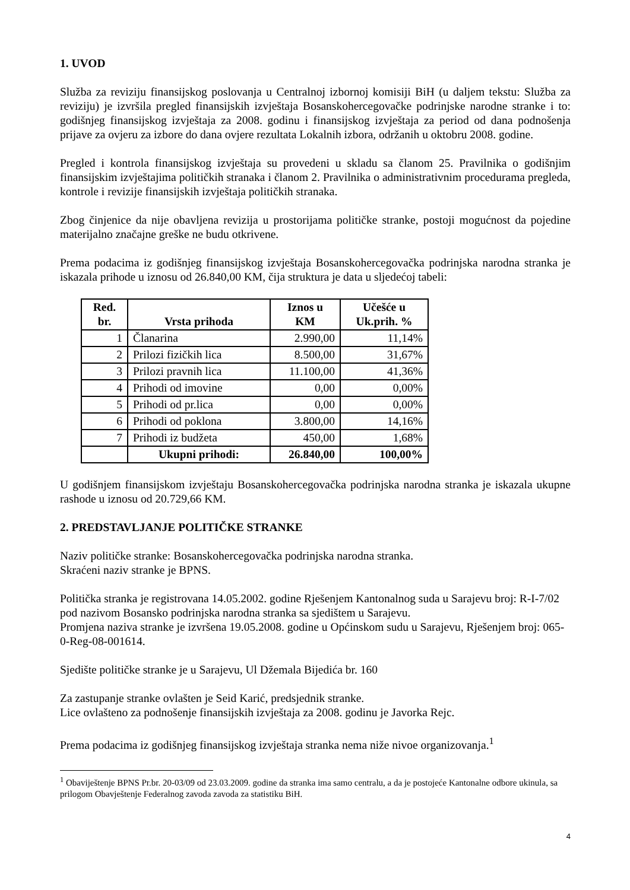1. UVOD
Služba za reviziju finansijskog poslovanja u Centralnoj izbornoj komisiji BiH (u daljem tekstu: Služba za reviziju) je izvršila pregled finansijskih izvještaja Bosanskohercegovačke podrinjske narodne stranke i to: godišnjeg finansijskog izvještaja za 2008. godinu i finansijskog izvještaja za period od dana podnošenja prijave za ovjeru za izbore do dana ovjere rezultata Lokalnih izbora, održanih u oktobru 2008. godine.
Pregled i kontrola finansijskog izvještaja su provedeni u skladu sa članom 25. Pravilnika o godišnjim finansijskim izvještajima političkih stranaka i članom 2. Pravilnika o administrativnim procedurama pregleda, kontrole i revizije finansijskih izvještaja političkih stranaka.
Zbog činjenice da nije obavljena revizija u prostorijama političke stranke, postoji mogućnost da pojedine materijalno značajne greške ne budu otkrivene.
Prema podacima iz godišnjeg finansijskog izvještaja Bosanskohercegovačka podrinjska narodna stranka je iskazala prihode u iznosu od 26.840,00 KM, čija struktura je data u sljedećoj tabeli:
| Red. br. | Vrsta prihoda | Iznos u KM | Učešće u Uk.prih. % |
| --- | --- | --- | --- |
| 1 | Članarina | 2.990,00 | 11,14% |
| 2 | Prilozi fizičkih lica | 8.500,00 | 31,67% |
| 3 | Prilozi pravnih lica | 11.100,00 | 41,36% |
| 4 | Prihodi od imovine | 0,00 | 0,00% |
| 5 | Prihodi od pr.lica | 0,00 | 0,00% |
| 6 | Prihodi od poklona | 3.800,00 | 14,16% |
| 7 | Prihodi iz budžeta | 450,00 | 1,68% |
| | Ukupni prihodi: | 26.840,00 | 100,00% |
U godišnjem finansijskom izvještaju Bosanskohercegovačka podrinjska narodna stranka je iskazala ukupne rashode u iznosu od 20.729,66 KM.
2. PREDSTAVLJANJE POLITIČKE STRANKE
Naziv političke stranke: Bosanskohercegovačka podrinjska narodna stranka.
Skraćeni naziv stranke je BPNS.
Politička stranka je registrovana 14.05.2002. godine Rješenjem Kantonalnog suda u Sarajevu broj: R-I-7/02 pod nazivom Bosansko podrinjska narodna stranka sa sjedištem u Sarajevu.
Promjena naziva stranke je izvršena 19.05.2008. godine u Općinskom sudu u Sarajevu, Rješenjem broj: 065-0-Reg-08-001614.
Sjedište političke stranke je u Sarajevu, Ul Džemala Bijedića br. 160
Za zastupanje stranke ovlašten je Seid Karić, predsjednik stranke.
Lice ovlašteno za podnošenje finansijskih izvještaja za 2008. godinu je Javorka Rejc.
Prema podacima iz godišnjeg finansijskog izvještaja stranka nema niže nivoe organizovanja.<sup>1</sup>
<sup>1</sup> Obaviještenje BPNS Pr.br. 20-03/09 od 23.03.2009. godine da stranka ima samo centralu, a da je postojeće Kantonalne odbore ukinula, sa prilogom Obavještenje Federalnog zavoda zavoda za statistiku BiH.
4